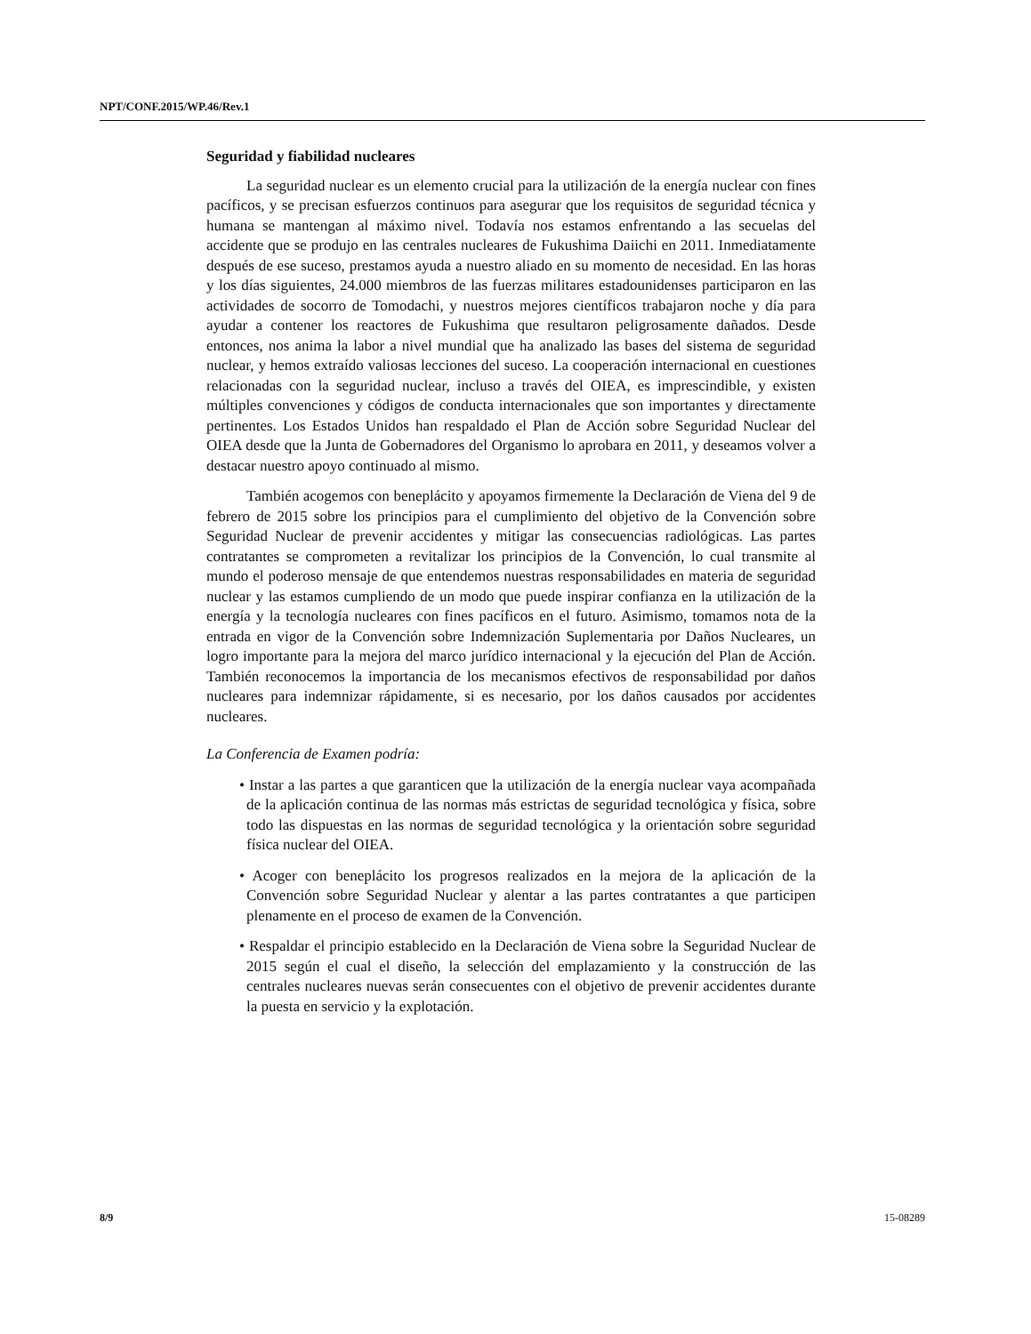NPT/CONF.2015/WP.46/Rev.1
Seguridad y fiabilidad nucleares
La seguridad nuclear es un elemento crucial para la utilización de la energía nuclear con fines pacíficos, y se precisan esfuerzos continuos para asegurar que los requisitos de seguridad técnica y humana se mantengan al máximo nivel. Todavía nos estamos enfrentando a las secuelas del accidente que se produjo en las centrales nucleares de Fukushima Daiichi en 2011. Inmediatamente después de ese suceso, prestamos ayuda a nuestro aliado en su momento de necesidad. En las horas y los días siguientes, 24.000 miembros de las fuerzas militares estadounidenses participaron en las actividades de socorro de Tomodachi, y nuestros mejores científicos trabajaron noche y día para ayudar a contener los reactores de Fukushima que resultaron peligrosamente dañados. Desde entonces, nos anima la labor a nivel mundial que ha analizado las bases del sistema de seguridad nuclear, y hemos extraído valiosas lecciones del suceso. La cooperación internacional en cuestiones relacionadas con la seguridad nuclear, incluso a través del OIEA, es imprescindible, y existen múltiples convenciones y códigos de conducta internacionales que son importantes y directamente pertinentes. Los Estados Unidos han respaldado el Plan de Acción sobre Seguridad Nuclear del OIEA desde que la Junta de Gobernadores del Organismo lo aprobara en 2011, y deseamos volver a destacar nuestro apoyo continuado al mismo.
También acogemos con beneplácito y apoyamos firmemente la Declaración de Viena del 9 de febrero de 2015 sobre los principios para el cumplimiento del objetivo de la Convención sobre Seguridad Nuclear de prevenir accidentes y mitigar las consecuencias radiológicas. Las partes contratantes se comprometen a revitalizar los principios de la Convención, lo cual transmite al mundo el poderoso mensaje de que entendemos nuestras responsabilidades en materia de seguridad nuclear y las estamos cumpliendo de un modo que puede inspirar confianza en la utilización de la energía y la tecnología nucleares con fines pacíficos en el futuro. Asimismo, tomamos nota de la entrada en vigor de la Convención sobre Indemnización Suplementaria por Daños Nucleares, un logro importante para la mejora del marco jurídico internacional y la ejecución del Plan de Acción. También reconocemos la importancia de los mecanismos efectivos de responsabilidad por daños nucleares para indemnizar rápidamente, si es necesario, por los daños causados por accidentes nucleares.
La Conferencia de Examen podría:
• Instar a las partes a que garanticen que la utilización de la energía nuclear vaya acompañada de la aplicación continua de las normas más estrictas de seguridad tecnológica y física, sobre todo las dispuestas en las normas de seguridad tecnológica y la orientación sobre seguridad física nuclear del OIEA.
• Acoger con beneplácito los progresos realizados en la mejora de la aplicación de la Convención sobre Seguridad Nuclear y alentar a las partes contratantes a que participen plenamente en el proceso de examen de la Convención.
• Respaldar el principio establecido en la Declaración de Viena sobre la Seguridad Nuclear de 2015 según el cual el diseño, la selección del emplazamiento y la construcción de las centrales nucleares nuevas serán consecuentes con el objetivo de prevenir accidentes durante la puesta en servicio y la explotación.
8/9 15-08289